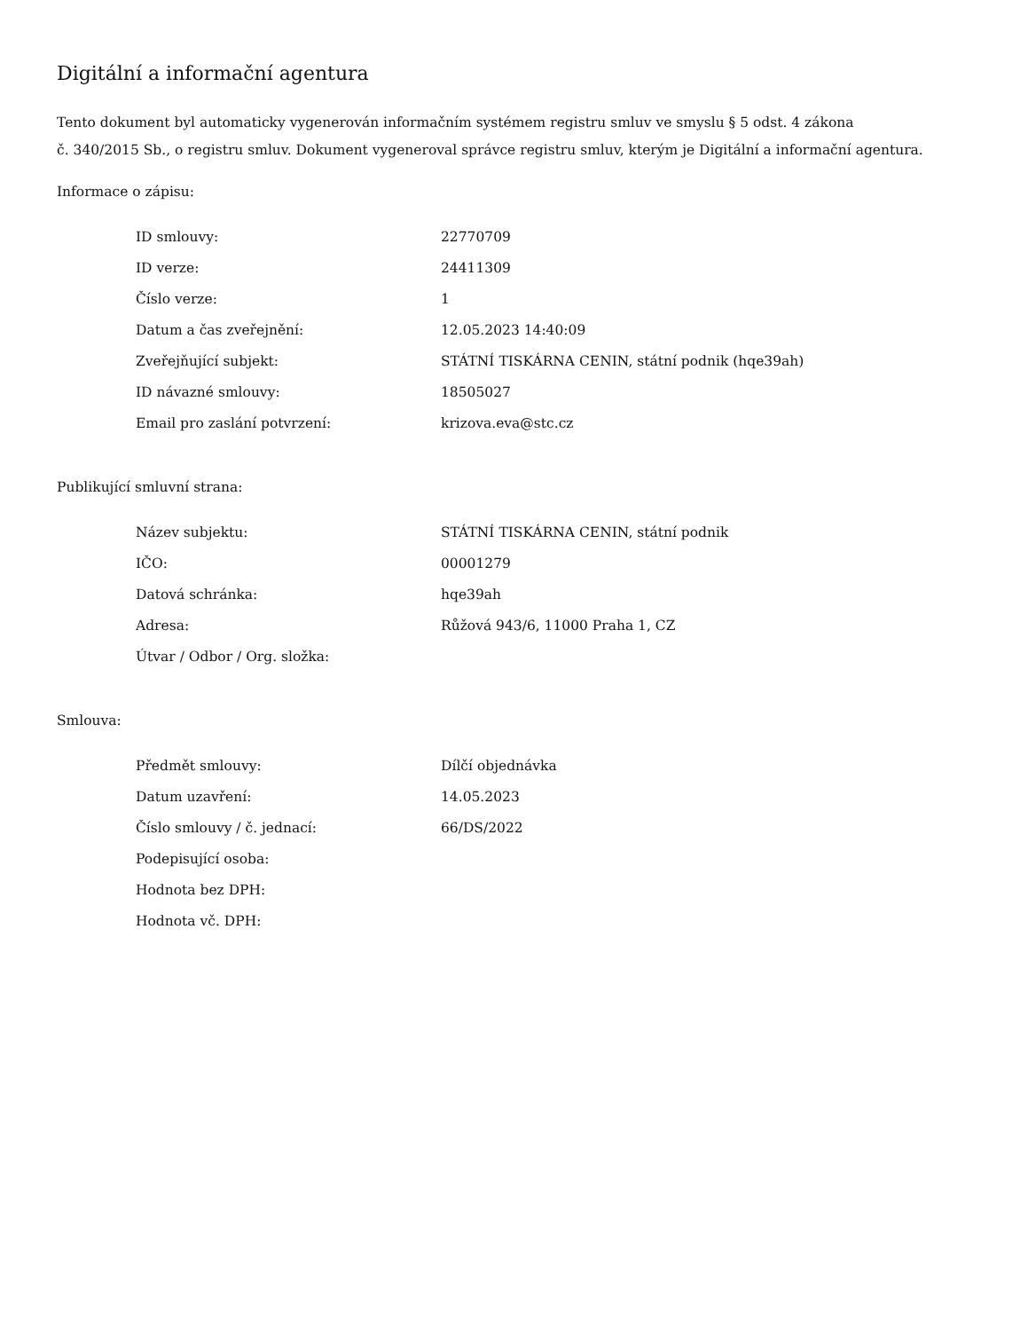Digitální a informační agentura
Tento dokument byl automaticky vygenerován informačním systémem registru smluv ve smyslu § 5 odst. 4 zákona
č. 340/2015 Sb., o registru smluv. Dokument vygeneroval správce registru smluv, kterým je Digitální a informační agentura.
Informace o zápisu:
| ID smlouvy: | 22770709 |
| ID verze: | 24411309 |
| Číslo verze: | 1 |
| Datum a čas zveřejnění: | 12.05.2023 14:40:09 |
| Zveřejňující subjekt: | STÁTNÍ TISKÁRNA CENIN, státní podnik (hqe39ah) |
| ID návazné smlouvy: | 18505027 |
| Email pro zaslání potvrzení: | krizova.eva@stc.cz |
Publikující smluvní strana:
| Název subjektu: | STÁTNÍ TISKÁRNA CENIN, státní podnik |
| IČO: | 00001279 |
| Datová schránka: | hqe39ah |
| Adresa: | Růžová 943/6, 11000 Praha 1, CZ |
| Útvar / Odbor / Org. složka: | |
Smlouva:
| Předmět smlouvy: | Dílčí objednávka |
| Datum uzavření: | 14.05.2023 |
| Číslo smlouvy / č. jednací: | 66/DS/2022 |
| Podepisující osoba: | |
| Hodnota bez DPH: | |
| Hodnota vč. DPH: | |